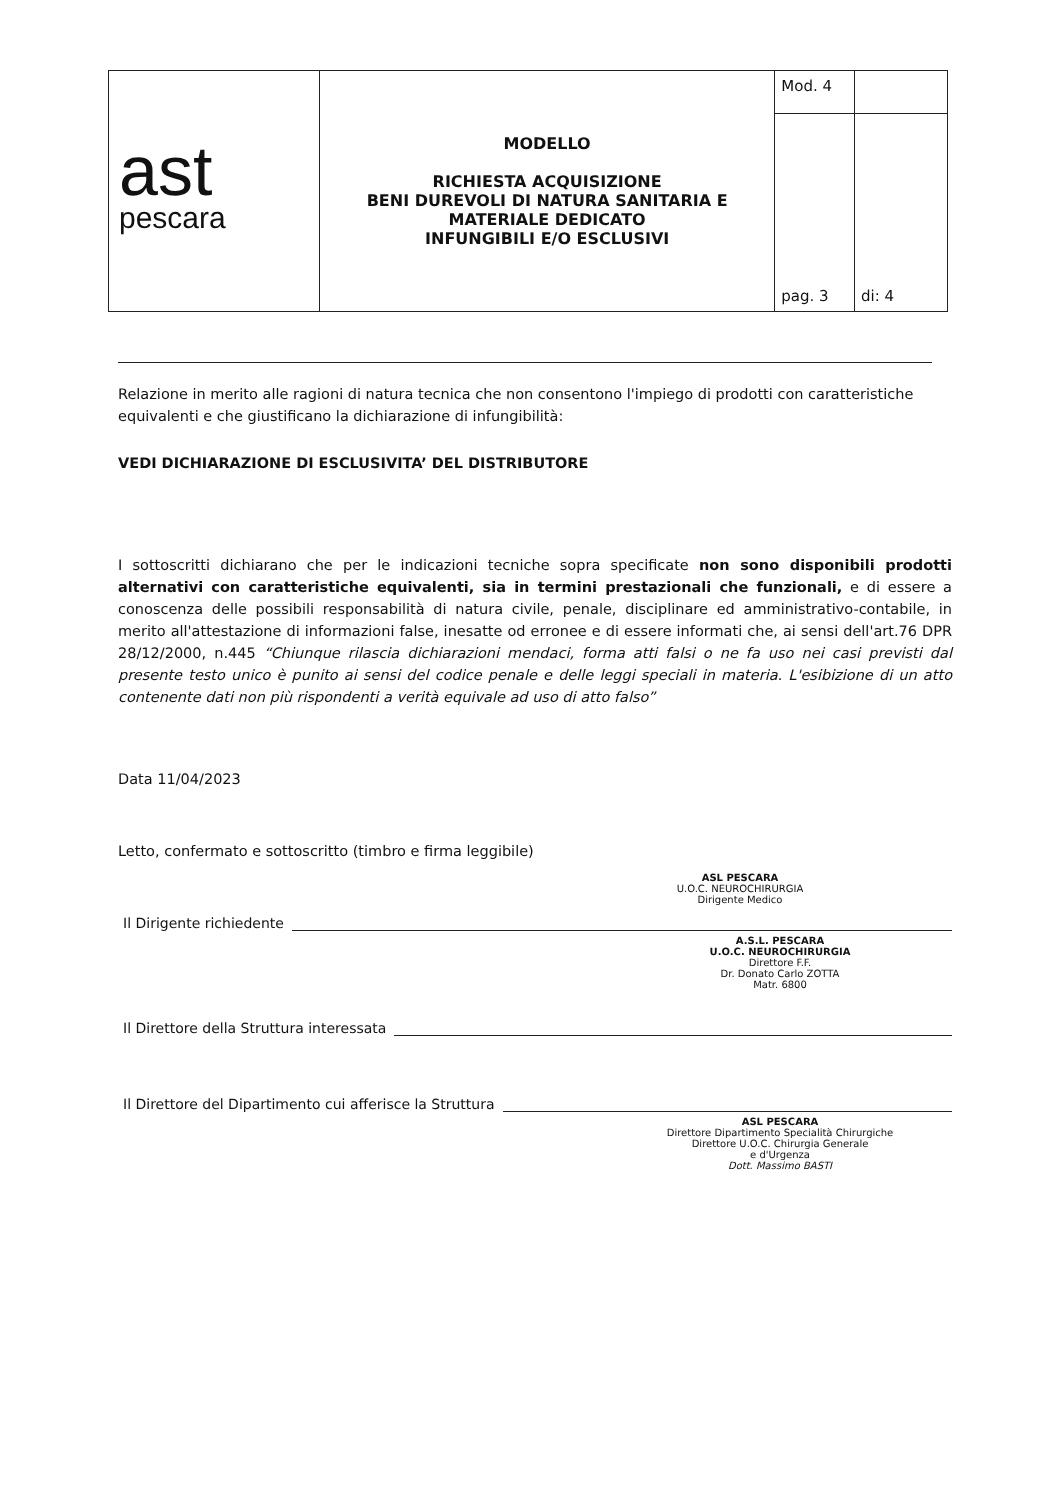| ast pescara | MODELLO RICHIESTA ACQUISIZIONE BENI DUREVOLI DI NATURA SANITARIA E MATERIALE DEDICATO INFUNGIBILI E/O ESCLUSIVI | Mod. 4 | |
| | | pag. 3 | di: 4 |
Relazione in merito alle ragioni di natura tecnica che non consentono l'impiego di prodotti con caratteristiche equivalenti e che giustificano la dichiarazione di infungibilità:
VEDI DICHIARAZIONE DI ESCLUSIVITA’ DEL DISTRIBUTORE
I sottoscritti dichiarano che per le indicazioni tecniche sopra specificate non sono disponibili prodotti alternativi con caratteristiche equivalenti, sia in termini prestazionali che funzionali, e di essere a conoscenza delle possibili responsabilità di natura civile, penale, disciplinare ed amministrativo-contabile, in merito all'attestazione di informazioni false, inesatte od erronee e di essere informati che, ai sensi dell'art.76 DPR 28/12/2000, n.445 “Chiunque rilascia dichiarazioni mendaci, forma atti falsi o ne fa uso nei casi previsti dal presente testo unico è punito ai sensi del codice penale e delle leggi speciali in materia. L'esibizione di un atto contenente dati non più rispondenti a verità equivale ad uso di atto falso”
Data 11/04/2023
Letto, confermato e sottoscritto (timbro e firma leggibile)
ASL PESCARA
U.O.C. NEUROCHIRURGIA
Dirigente Medico
Il Dirigente richiedente
A.S.L. PESCARA
U.O.C. NEUROCHIRURGIA
Direttore F.F.
Dr. Donato Carlo ZOTTA
Matr. 6800
Il Direttore della Struttura interessata
Il Direttore del Dipartimento cui afferisce la Struttura
ASL PESCARA
Direttore Dipartimento Specialità Chirurgiche
Direttore U.O.C. Chirurgia Generale
e d'Urgenza
Dott. Massimo BASTI